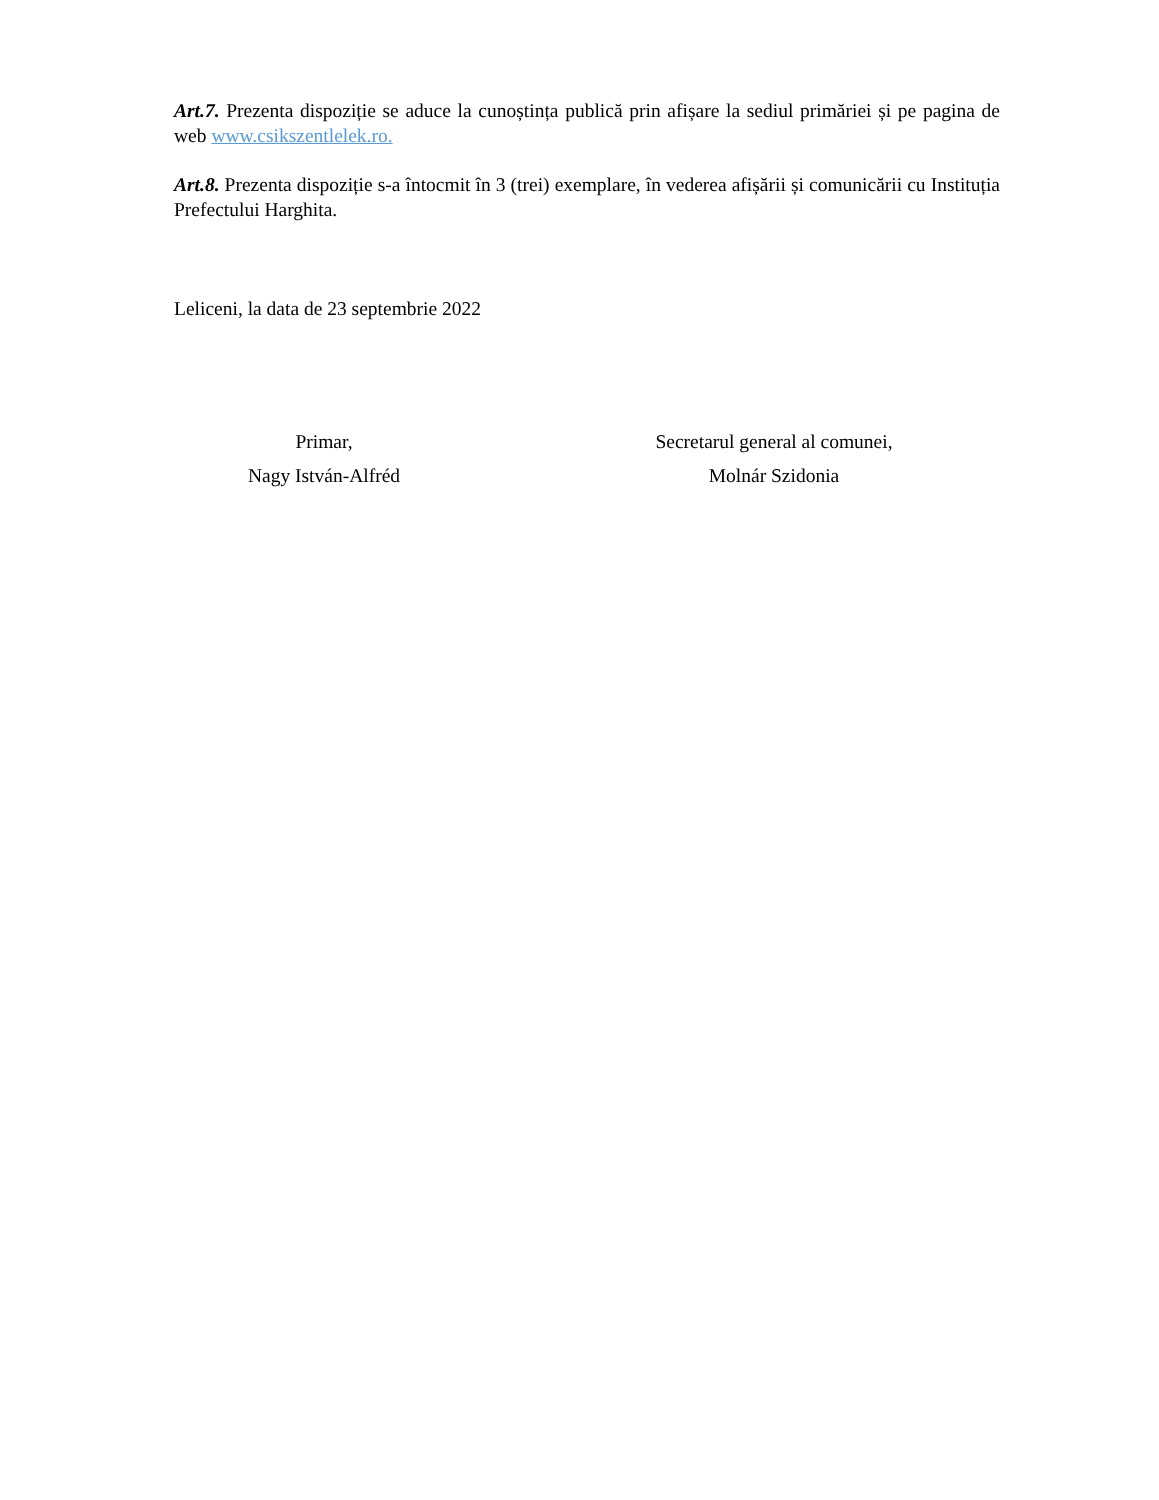Art.7. Prezenta dispoziție se aduce la cunoștința publică prin afișare la sediul primăriei și pe pagina de web www.csikszentlelek.ro.
Art.8. Prezenta dispoziție s-a întocmit în 3 (trei) exemplare, în vederea afișării și comunicării cu Instituția Prefectului Harghita.
Leliceni, la data de 23 septembrie 2022
Primar,
Nagy István-Alfréd
Secretarul general al comunei,
Molnár Szidonia